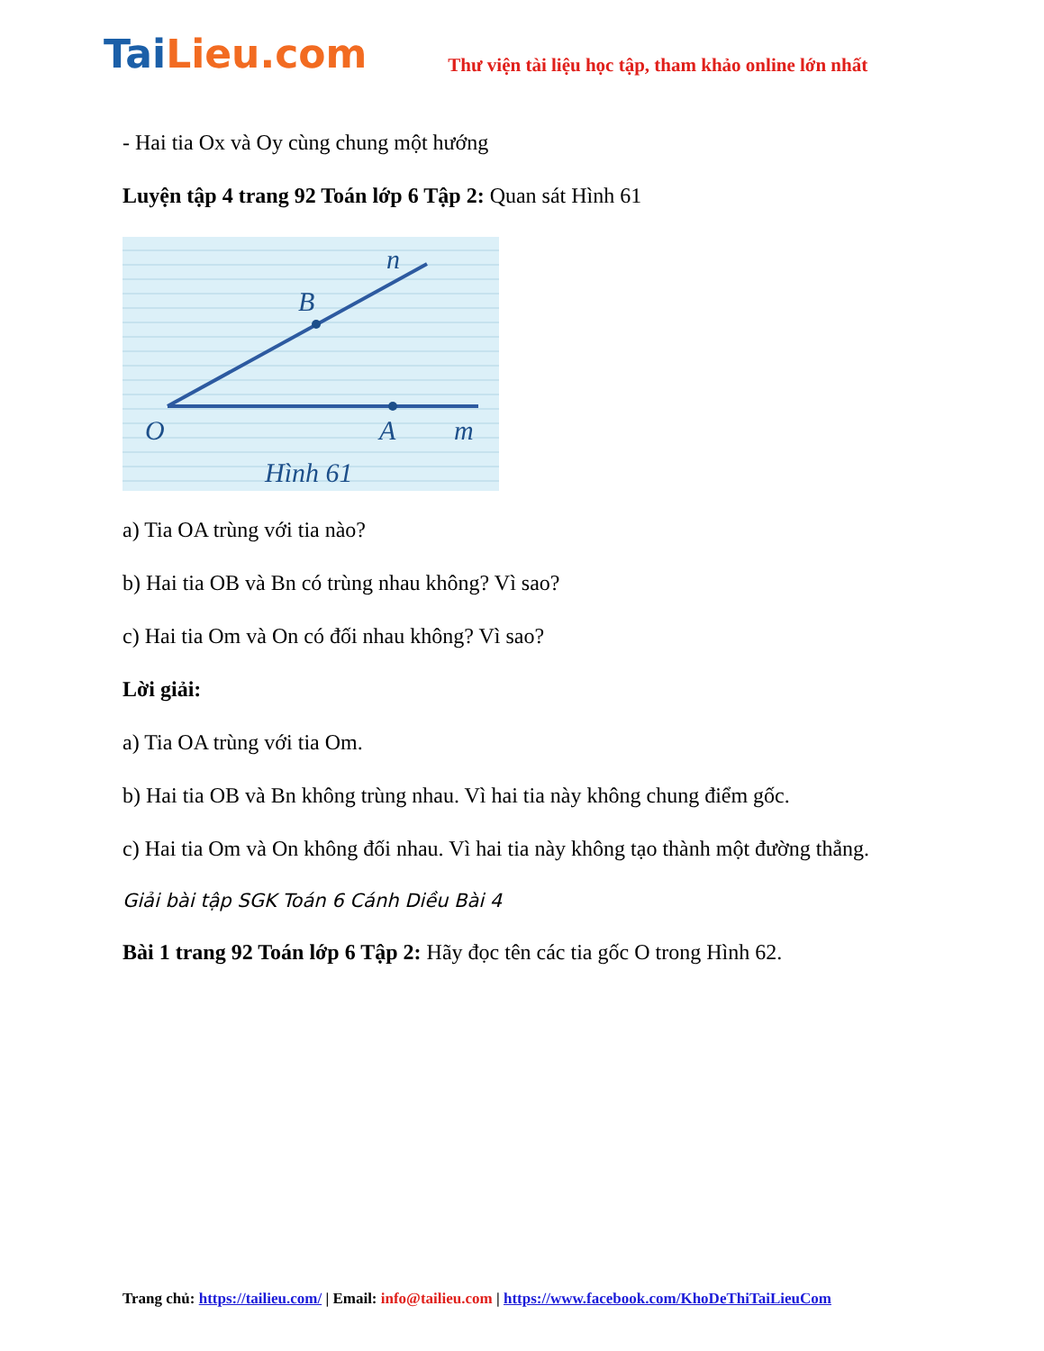TaiLieu.com
Thư viện tài liệu học tập, tham khảo online lớn nhất
- Hai tia Ox và Oy cùng chung một hướng
Luyện tập 4 trang 92 Toán lớp 6 Tập 2: Quan sát Hình 61
n
B
O
A
m
Hình 61
a) Tia OA trùng với tia nào?
b) Hai tia OB và Bn có trùng nhau không? Vì sao?
c) Hai tia Om và On có đối nhau không? Vì sao?
Lời giải:
a) Tia OA trùng với tia Om.
b) Hai tia OB và Bn không trùng nhau. Vì hai tia này không chung điểm gốc.
c) Hai tia Om và On không đối nhau. Vì hai tia này không tạo thành một đường thẳng.
Giải bài tập SGK Toán 6 Cánh Diều Bài 4
Bài 1 trang 92 Toán lớp 6 Tập 2: Hãy đọc tên các tia gốc O trong Hình 62.
Trang chủ: https://tailieu.com/ | Email: info@tailieu.com | https://www.facebook.com/KhoDeThiTaiLieuCom